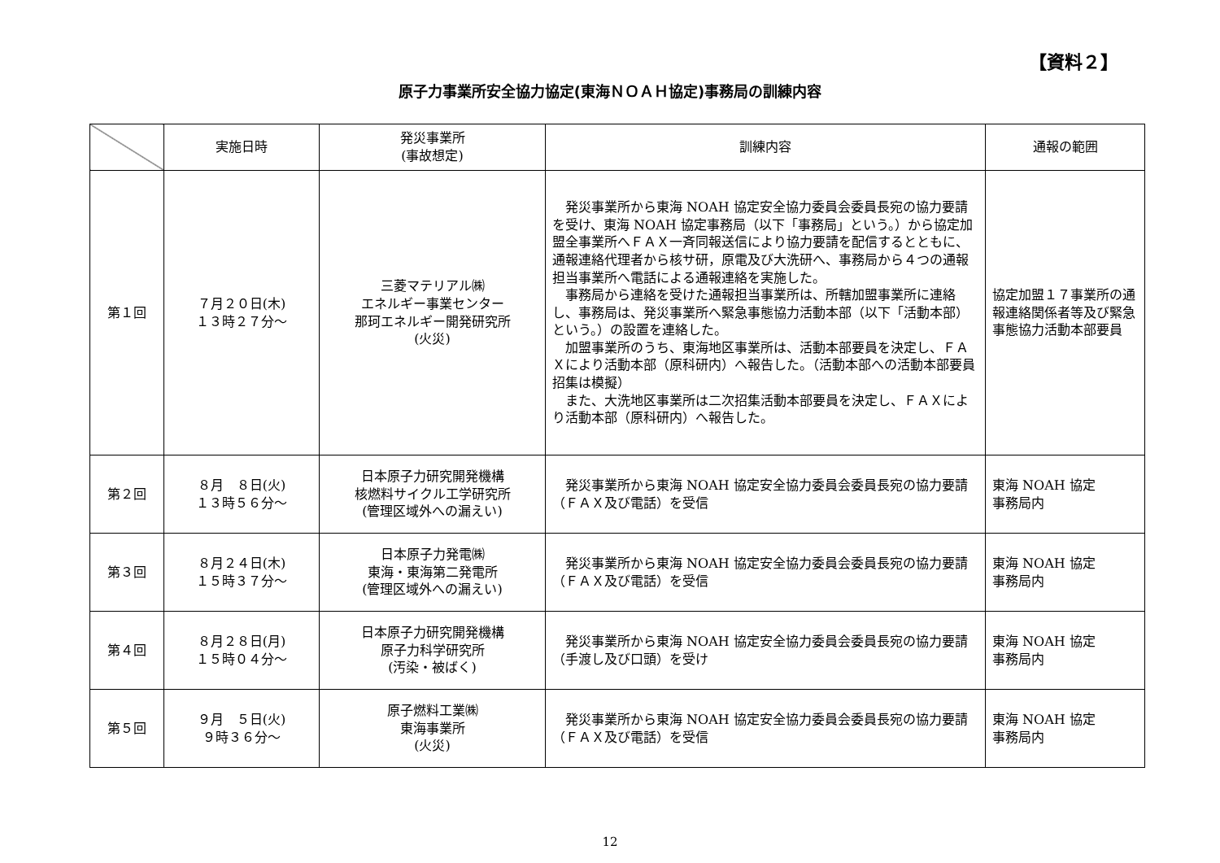【資料２】
原子力事業所安全協力協定(東海ＮＯＡＨ協定)事務局の訓練内容
| | 実施日時 | 発災事業所 (事故想定) | 訓練内容 | 通報の範囲 |
| --- | --- | --- | --- | --- |
| 第１回 | ７月２０日(木) １３時２７分～ | 三菱マテリアル㈱ エネルギー事業センター 那珂エネルギー開発研究所 (火災) | 発災事業所から東海 NOAH 協定安全協力委員会委員長宛の協力要請を受け、東海 NOAH 協定事務局（以下「事務局」という。）から協定加盟全事業所へＦＡＸ一斉同報送信により協力要請を配信するとともに、通報連絡代理者から核サ研，原電及び大洗研へ、事務局から４つの通報担当事業所へ電話による通報連絡を実施した。 事務局から連絡を受けた通報担当事業所は、所轄加盟事業所に連絡し、事務局は、発災事業所へ緊急事態協力活動本部（以下「活動本部）という。）の設置を連絡した。 加盟事業所のうち、東海地区事業所は、活動本部要員を決定し、ＦＡＸにより活動本部（原科研内）へ報告した。（活動本部への活動本部要員招集は模擬） また、大洗地区事業所は二次招集活動本部要員を決定し、ＦＡＸにより活動本部（原科研内）へ報告した。 | 協定加盟１７事業所の通報連絡関係者等及び緊急事態協力活動本部要員 |
| 第２回 | ８月 ８日(火) １３時５６分～ | 日本原子力研究開発機構 核燃料サイクル工学研究所 (管理区域外への漏えい) | 発災事業所から東海 NOAH 協定安全協力委員会委員長宛の協力要請（ＦＡＸ及び電話）を受信 | 東海 NOAH 協定 事務局内 |
| 第３回 | ８月２４日(木) １５時３７分～ | 日本原子力発電㈱ 東海・東海第二発電所 (管理区域外への漏えい) | 発災事業所から東海 NOAH 協定安全協力委員会委員長宛の協力要請（ＦＡＸ及び電話）を受信 | 東海 NOAH 協定 事務局内 |
| 第４回 | ８月２８日(月) １５時０４分～ | 日本原子力研究開発機構 原子力科学研究所 (汚染・被ばく) | 発災事業所から東海 NOAH 協定安全協力委員会委員長宛の協力要請（手渡し及び口頭）を受け | 東海 NOAH 協定 事務局内 |
| 第５回 | ９月 ５日(火) ９時３６分～ | 原子燃料工業㈱ 東海事業所 (火災) | 発災事業所から東海 NOAH 協定安全協力委員会委員長宛の協力要請（ＦＡＸ及び電話）を受信 | 東海 NOAH 協定 事務局内 |
12